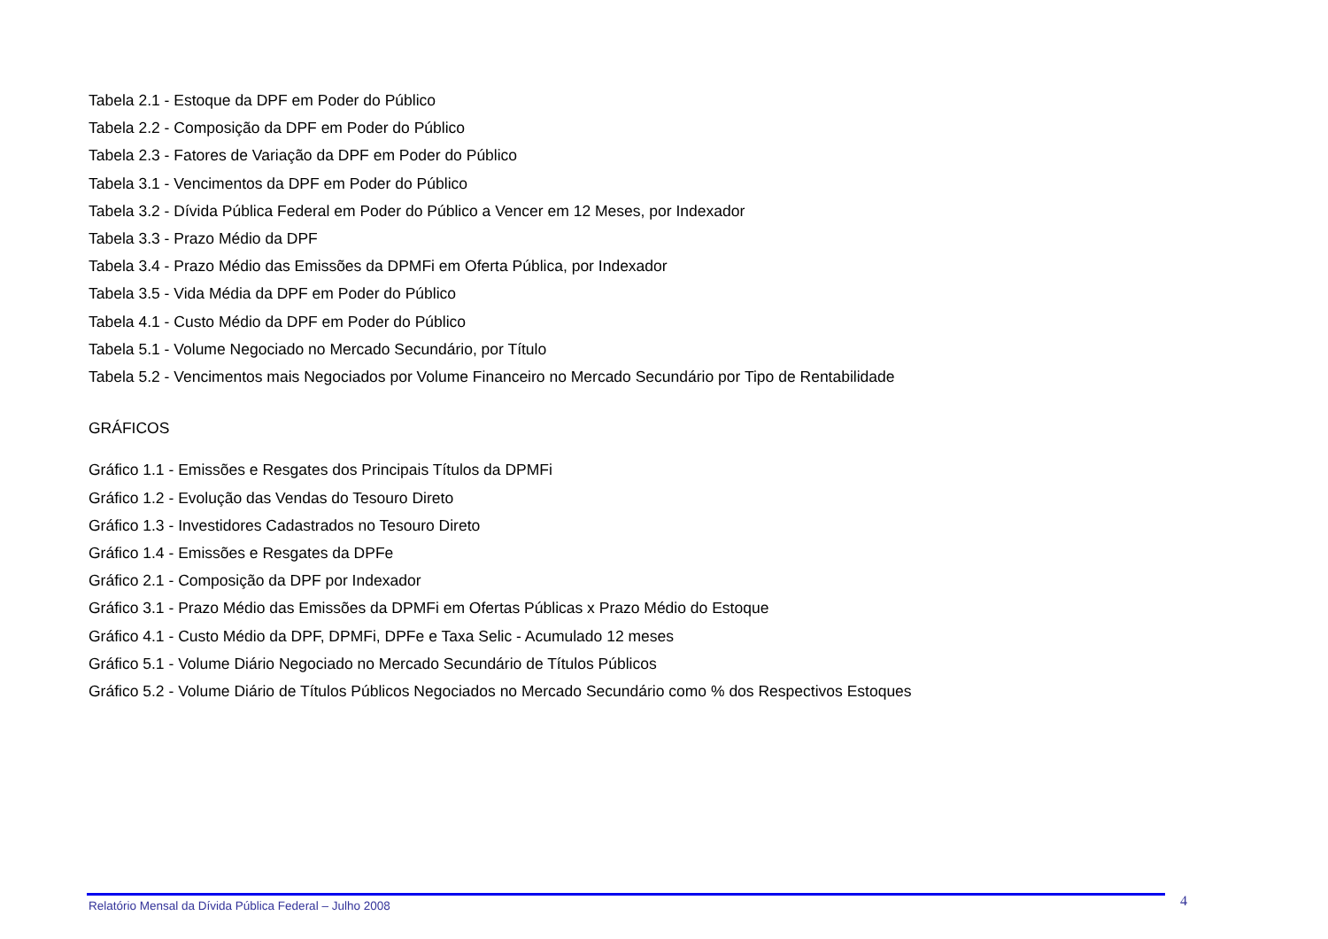Tabela 2.1 - Estoque da DPF em Poder do Público
Tabela 2.2 - Composição da DPF em Poder do Público
Tabela 2.3 - Fatores de Variação da DPF em Poder do Público
Tabela 3.1 - Vencimentos da DPF em Poder do Público
Tabela 3.2 - Dívida Pública Federal em Poder do Público a Vencer em 12 Meses, por Indexador
Tabela 3.3 - Prazo Médio da DPF
Tabela 3.4 - Prazo Médio das Emissões da DPMFi em Oferta Pública, por Indexador
Tabela 3.5 - Vida Média da DPF em Poder do Público
Tabela 4.1 - Custo Médio da DPF em Poder do Público
Tabela 5.1 - Volume Negociado no Mercado Secundário, por Título
Tabela 5.2 - Vencimentos mais Negociados por Volume Financeiro no Mercado Secundário por Tipo de Rentabilidade
GRÁFICOS
Gráfico 1.1 - Emissões e Resgates dos Principais Títulos da DPMFi
Gráfico 1.2 - Evolução das Vendas do Tesouro Direto
Gráfico 1.3 - Investidores Cadastrados no Tesouro Direto
Gráfico 1.4 - Emissões e Resgates da DPFe
Gráfico 2.1 - Composição da DPF por Indexador
Gráfico 3.1 - Prazo Médio das Emissões da DPMFi em Ofertas Públicas x Prazo Médio do Estoque
Gráfico 4.1 - Custo Médio da DPF, DPMFi, DPFe e Taxa Selic - Acumulado 12 meses
Gráfico 5.1 - Volume Diário Negociado no Mercado Secundário de Títulos Públicos
Gráfico 5.2 - Volume Diário de Títulos Públicos Negociados no Mercado Secundário como % dos Respectivos Estoques
Relatório Mensal da Dívida Pública Federal – Julho 2008 4